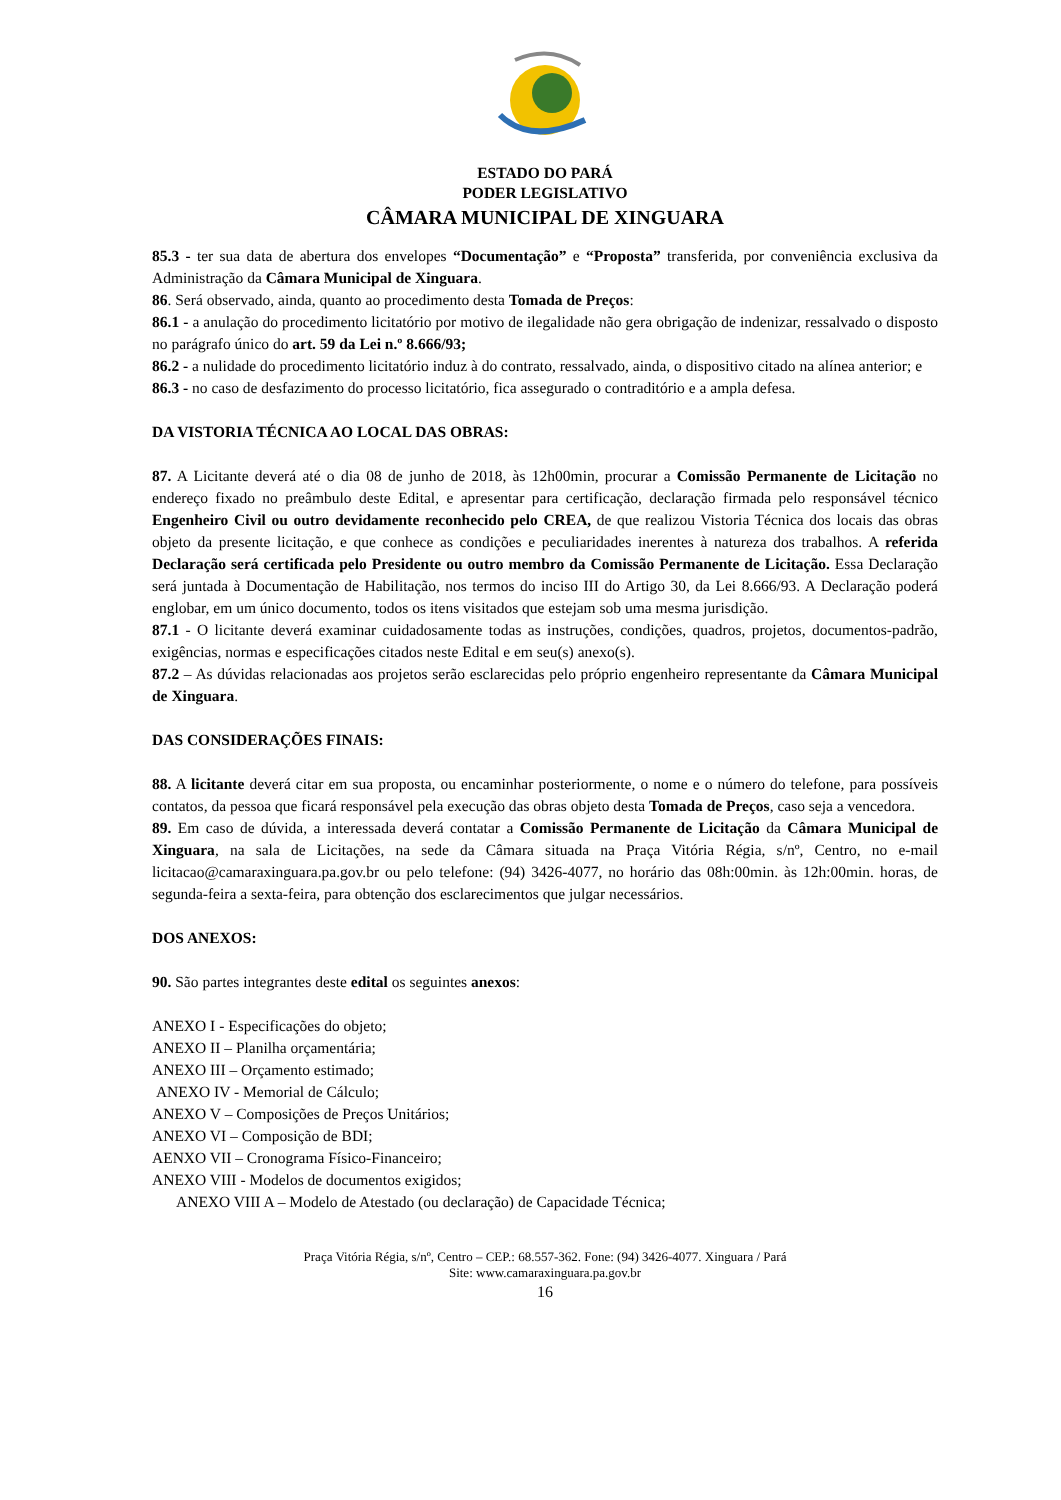ESTADO DO PARÁ
PODER LEGISLATIVO
CÂMARA MUNICIPAL DE XINGUARA
85.3 - ter sua data de abertura dos envelopes “Documentação” e “Proposta” transferida, por conveniência exclusiva da Administração da Câmara Municipal de Xinguara.
86. Será observado, ainda, quanto ao procedimento desta Tomada de Preços:
86.1 - a anulação do procedimento licitatório por motivo de ilegalidade não gera obrigação de indenizar, ressalvado o disposto no parágrafo único do art. 59 da Lei n.º 8.666/93;
86.2 - a nulidade do procedimento licitatório induz à do contrato, ressalvado, ainda, o dispositivo citado na alínea anterior; e
86.3 - no caso de desfazimento do processo licitatório, fica assegurado o contraditório e a ampla defesa.
DA VISTORIA TÉCNICA AO LOCAL DAS OBRAS:
87. A Licitante deverá até o dia 08 de junho de 2018, às 12h00min, procurar a Comissão Permanente de Licitação no endereço fixado no preâmbulo deste Edital, e apresentar para certificação, declaração firmada pelo responsável técnico Engenheiro Civil ou outro devidamente reconhecido pelo CREA, de que realizou Vistoria Técnica dos locais das obras objeto da presente licitação, e que conhece as condições e peculiaridades inerentes à natureza dos trabalhos. A referida Declaração será certificada pelo Presidente ou outro membro da Comissão Permanente de Licitação. Essa Declaração será juntada à Documentação de Habilitação, nos termos do inciso III do Artigo 30, da Lei 8.666/93. A Declaração poderá englobar, em um único documento, todos os itens visitados que estejam sob uma mesma jurisdição.
87.1 - O licitante deverá examinar cuidadosamente todas as instruções, condições, quadros, projetos, documentos-padrão, exigências, normas e especificações citados neste Edital e em seu(s) anexo(s).
87.2 – As dúvidas relacionadas aos projetos serão esclarecidas pelo próprio engenheiro representante da Câmara Municipal de Xinguara.
DAS CONSIDERAÇÕES FINAIS:
88. A licitante deverá citar em sua proposta, ou encaminhar posteriormente, o nome e o número do telefone, para possíveis contatos, da pessoa que ficará responsável pela execução das obras objeto desta Tomada de Preços, caso seja a vencedora.
89. Em caso de dúvida, a interessada deverá contatar a Comissão Permanente de Licitação da Câmara Municipal de Xinguara, na sala de Licitações, na sede da Câmara situada na Praça Vitória Régia, s/nº, Centro, no e-mail licitacao@camaraxinguara.pa.gov.br ou pelo telefone: (94) 3426-4077, no horário das 08h:00min. às 12h:00min. horas, de segunda-feira a sexta-feira, para obtenção dos esclarecimentos que julgar necessários.
DOS ANEXOS:
90. São partes integrantes deste edital os seguintes anexos:
ANEXO I - Especificações do objeto;
ANEXO II – Planilha orçamentária;
ANEXO III – Orçamento estimado;
ANEXO IV - Memorial de Cálculo;
ANEXO V – Composições de Preços Unitários;
ANEXO VI – Composição de BDI;
AENXO VII – Cronograma Físico-Financeiro;
ANEXO VIII - Modelos de documentos exigidos;
ANEXO VIII A – Modelo de Atestado (ou declaração) de Capacidade Técnica;
Praça Vitória Régia, s/nº, Centro – CEP.: 68.557-362. Fone: (94) 3426-4077. Xinguara / Pará
Site: www.camaraxinguara.pa.gov.br
16